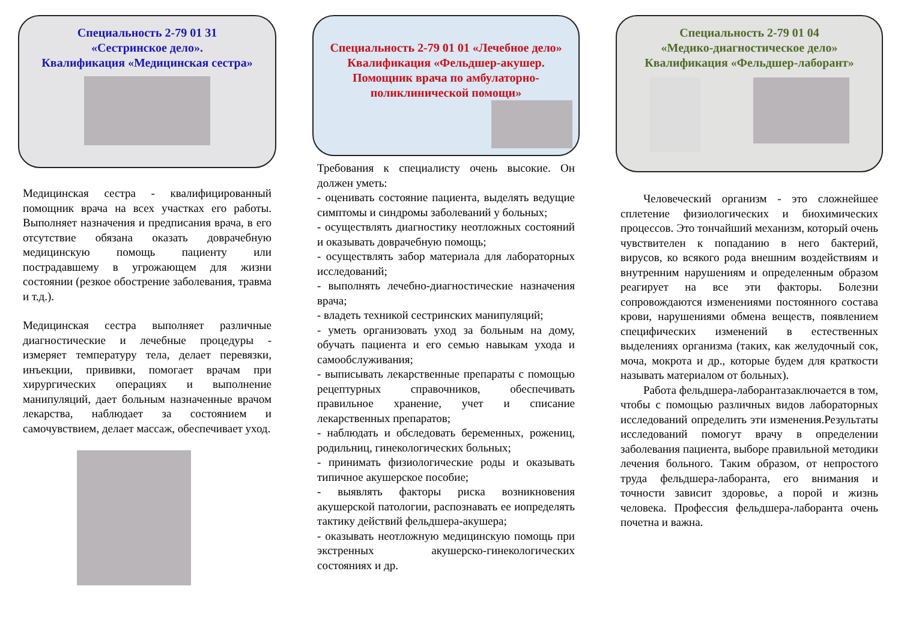Специальность 2-79 01 31
«Сестринское дело».
Квалификация «Медицинская сестра»
Медицинская сестра - квалифицированный помощник врача на всех участках его работы. Выполняет назначения и предписания врача, в его отсутствие обязана оказать доврачебную медицинскую помощь пациенту или пострадавшему в угрожающем для жизни состоянии (резкое обострение заболевания, травма и т.д.).
Медицинская сестра выполняет различные диагностические и лечебные процедуры - измеряет температуру тела, делает перевязки, инъекции, прививки, помогает врачам при хирургических операциях и выполнение манипуляций, дает больным назначенные врачом лекарства, наблюдает за состоянием и самочувствием, делает массаж, обеспечивает уход.
Специальность 2-79 01 01 «Лечебное дело»
Квалификация «Фельдшер-акушер.
Помощник врача по амбулаторно-поликлинической помощи»
Требования к специалисту очень высокие. Он должен уметь:
- оценивать состояние пациента, выделять ведущие симптомы и синдромы заболеваний у больных;
- осуществлять диагностику неотложных состояний и оказывать доврачебную помощь;
- осуществлять забор материала для лабораторных исследований;
- выполнять лечебно-диагностические назначения врача;
- владеть техникой сестринских манипуляций;
- уметь организовать уход за больным на дому, обучать пациента и его семью навыкам ухода и самообслуживания;
- выписывать лекарственные препараты с помощью рецептурных справочников, обеспечивать правильное хранение, учет и списание лекарственных препаратов;
- наблюдать и обследовать беременных, рожениц, родильниц, гинекологических больных;
- принимать физиологические роды и оказывать типичное акушерское пособие;
- выявлять факторы риска возникновения акушерской патологии, распознавать ее иопределять тактику действий фельдшера-акушера;
- оказывать неотложную медицинскую помощь при экстренных акушерско-гинекологических состояниях и др.
Специальность 2-79 01 04
«Медико-диагностическое дело»
Квалификация «Фельдшер-лаборант»
  Человеческий организм - это сложнейшее сплетение физиологических и биохимических процессов. Это тончайший механизм, который очень чувствителен к попаданию в него бактерий, вирусов, ко всякого рода внешним воздействиям и внутренним нарушениям и определенным образом реагирует на все эти факторы. Болезни сопровождаются изменениями постоянного состава крови, нарушениями обмена веществ, появлением специфических изменений в естественных выделениях организма (таких, как желудочный сок, моча, мокрота и др., которые будем для краткости называть материалом от больных).
  Работа фельдшера-лаборантазаключается в том, чтобы с помощью различных видов лабораторных исследований определить эти изменения.Результаты исследований помогут врачу в определении заболевания пациента, выборе правильной методики лечения больного. Таким образом, от непростого труда фельдшера-лаборанта, его внимания и точности зависит здоровье, а порой и жизнь человека. Профессия фельдшера-лаборанта очень почетна и важна.